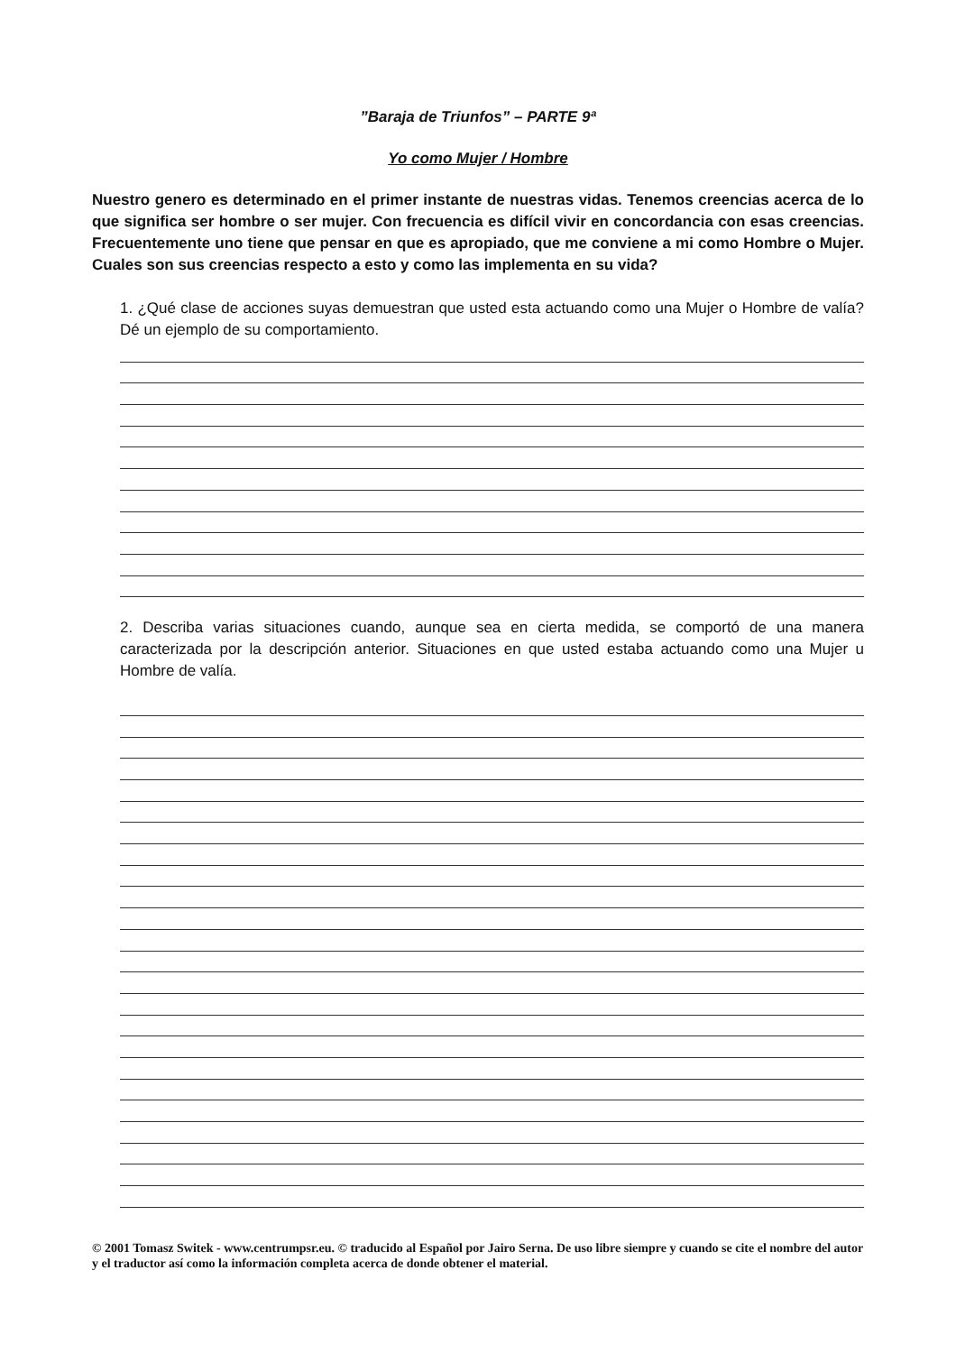”Baraja de Triunfos” – PARTE 9ª
Yo como Mujer / Hombre
Nuestro genero es determinado en el primer instante de nuestras vidas. Tenemos creencias acerca de lo que significa ser hombre o ser mujer. Con frecuencia es difícil vivir en concordancia con esas creencias. Frecuentemente uno tiene que pensar en que es apropiado, que me conviene a mi como Hombre o Mujer. Cuales son sus creencias respecto a esto y como las implementa en su vida?
1. ¿Qué clase de acciones suyas demuestran que usted esta actuando como una Mujer o Hombre de valía? Dé un ejemplo de su comportamiento.
2. Describa varias situaciones cuando, aunque sea en cierta medida, se comportó de una manera caracterizada por la descripción anterior. Situaciones en que usted estaba actuando como una Mujer u Hombre de valía.
© 2001 Tomasz Switek - www.centrumpsr.eu. © traducido al Español por Jairo Serna. De uso libre siempre y cuando se cite el nombre del autor y el traductor así como la información completa acerca de donde obtener el material.